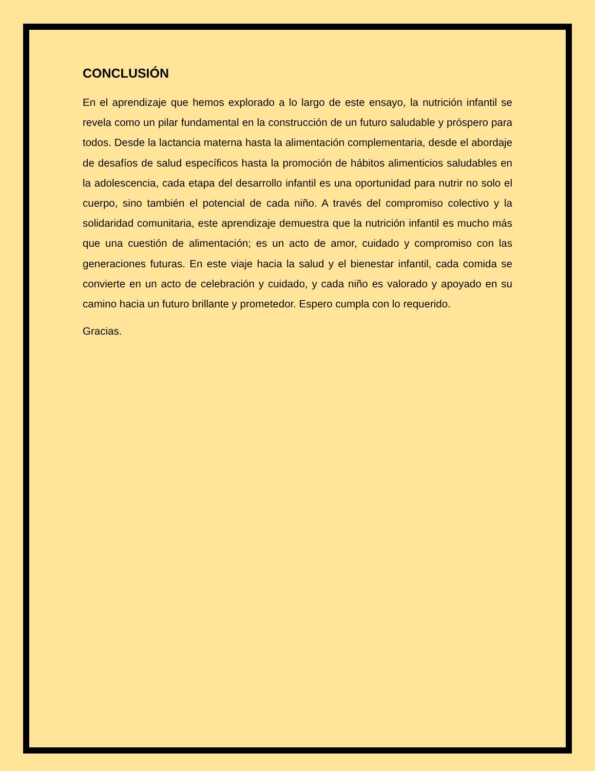CONCLUSIÓN
En el aprendizaje que hemos explorado a lo largo de este ensayo, la nutrición infantil se revela como un pilar fundamental en la construcción de un futuro saludable y próspero para todos. Desde la lactancia materna hasta la alimentación complementaria, desde el abordaje de desafíos de salud específicos hasta la promoción de hábitos alimenticios saludables en la adolescencia, cada etapa del desarrollo infantil es una oportunidad para nutrir no solo el cuerpo, sino también el potencial de cada niño. A través del compromiso colectivo y la solidaridad comunitaria, este aprendizaje demuestra que la nutrición infantil es mucho más que una cuestión de alimentación; es un acto de amor, cuidado y compromiso con las generaciones futuras. En este viaje hacia la salud y el bienestar infantil, cada comida se convierte en un acto de celebración y cuidado, y cada niño es valorado y apoyado en su camino hacia un futuro brillante y prometedor. Espero cumpla con lo requerido.
Gracias.